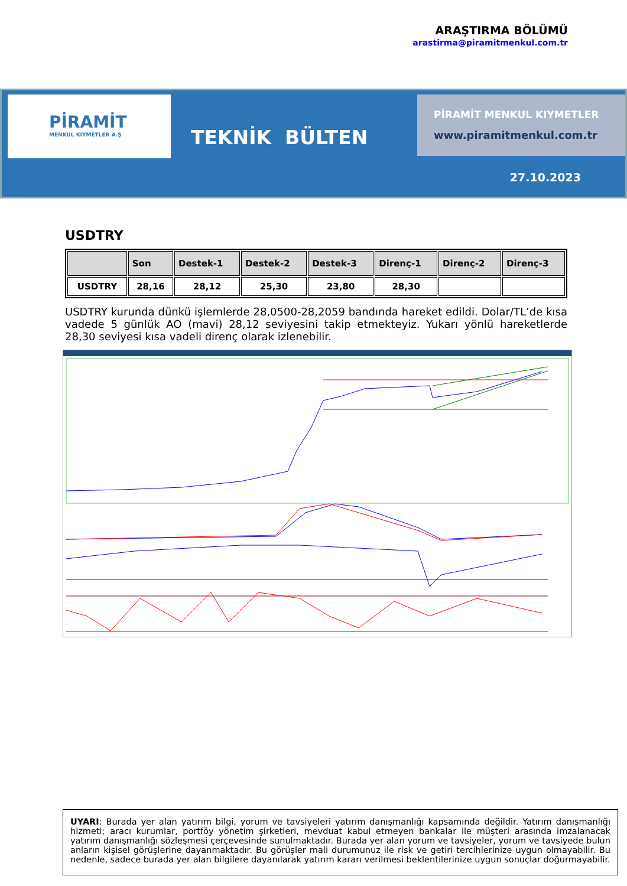ARAŞTIRMA BÖLÜMÜ
arastirma@piramitmenkul.com.tr
PİRAMİT
MENKUL KIYMETLER A.Ş
TEKNİK BÜLTEN
PİRAMİT MENKUL KIYMETLER
www.piramitmenkul.com.tr
27.10.2023
USDTRY
| | Son | Destek-1 | Destek-2 | Destek-3 | Direnç-1 | Direnç-2 | Direnç-3 |
| --- | --- | --- | --- | --- | --- | --- | --- |
| USDTRY | 28,16 | 28,12 | 25,30 | 23,80 | 28,30 | | |
USDTRY kurunda dünkü işlemlerde 28,0500-28,2059 bandında hareket edildi. Dolar/TL’de kısa vadede 5 günlük AO (mavi) 28,12 seviyesini takip etmekteyiz. Yukarı yönlü hareketlerde 28,30 seviyesi kısa vadeli direnç olarak izlenebilir.
UYARI: Burada yer alan yatırım bilgi, yorum ve tavsiyeleri yatırım danışmanlığı kapsamında değildir. Yatırım danışmanlığı hizmeti; aracı kurumlar, portföy yönetim şirketleri, mevduat kabul etmeyen bankalar ile müşteri arasında imzalanacak yatırım danışmanlığı sözleşmesi çerçevesinde sunulmaktadır. Burada yer alan yorum ve tavsiyeler, yorum ve tavsiyede bulun anların kişisel görüşlerine dayanmaktadır. Bu görüşler mali durumunuz ile risk ve getiri tercihlerinize uygun olmayabilir. Bu nedenle, sadece burada yer alan bilgilere dayanılarak yatırım kararı verilmesi beklentilerinize uygun sonuçlar doğurmayabilir.